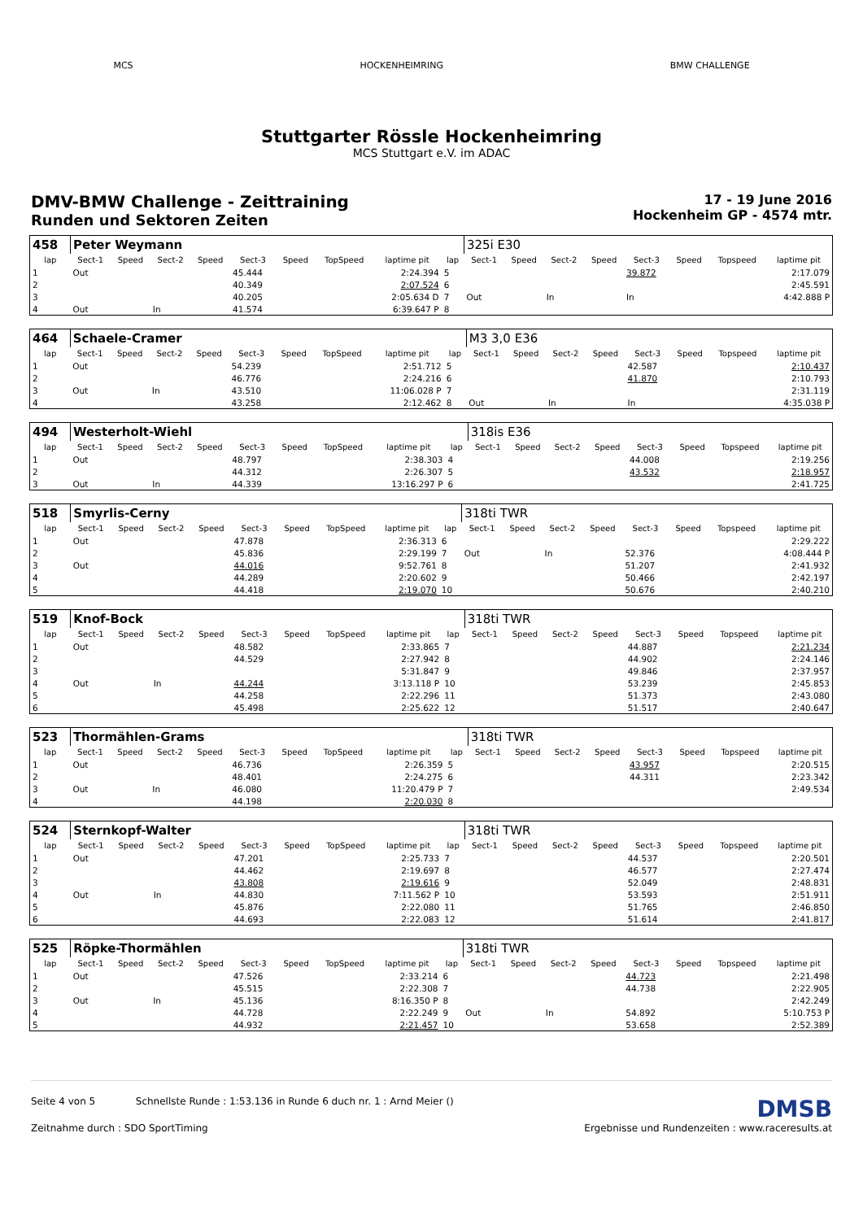MCS HOCKENHEIMRING BMW CHALLENGE
Stuttgarter Rössle Hockenheimring
MCS Stuttgart e.V. im ADAC
DMV-BMW Challenge - Zeittraining
Runden und Sektoren Zeiten
17 - 19 June 2016
Hockenheim GP - 4574 mtr.
| 458 | Peter Weymann | | | | | | | | | 325i E30 | | | | | | | |
| lap | Sect-1 | Speed | Sect-2 | Speed | Sect-3 | Speed | TopSpeed | laptime pit | lap | Sect-1 | Speed | Sect-2 | Speed | Sect-3 | Speed | Topspeed | laptime pit |
| 1 | Out | | | | 45.444 | | | 2:24.394 | 5 | | | | | 39.872 | | | 2:17.079 |
| 2 | | | | | 40.349 | | | 2:07.524 | 6 | | | | | | | | 2:45.591 |
| 3 | | | | | 40.205 | | | 2:05.634 D | 7 | Out | | In | | In | | | 4:42.888 P |
| 4 | Out | | In | | 41.574 | | | 6:39.647 P | 8 | | | | | | | | |
| 464 | Schaele-Cramer | | | | | | | | | M3 3,0 E36 | | | | | | | |
| lap | Sect-1 | Speed | Sect-2 | Speed | Sect-3 | Speed | TopSpeed | laptime pit | lap | Sect-1 | Speed | Sect-2 | Speed | Sect-3 | Speed | Topspeed | laptime pit |
| 1 | Out | | | | 54.239 | | | 2:51.712 | 5 | | | | | 42.587 | | | 2:10.437 |
| 2 | | | | | 46.776 | | | 2:24.216 | 6 | | | | | 41.870 | | | 2:10.793 |
| 3 | Out | | In | | 43.510 | | | 11:06.028 P | 7 | | | | | | | | 2:31.119 |
| 4 | | | | | 43.258 | | | 2:12.462 | 8 | Out | | In | | In | | | 4:35.038 P |
| 494 | Westerholt-Wiehl | | | | | | | | | 318is E36 | | | | | | | |
| lap | Sect-1 | Speed | Sect-2 | Speed | Sect-3 | Speed | TopSpeed | laptime pit | lap | Sect-1 | Speed | Sect-2 | Speed | Sect-3 | Speed | Topspeed | laptime pit |
| 1 | Out | | | | 48.797 | | | 2:38.303 | 4 | | | | | 44.008 | | | 2:19.256 |
| 2 | | | | | 44.312 | | | 2:26.307 | 5 | | | | | 43.532 | | | 2:18.957 |
| 3 | Out | | In | | 44.339 | | | 13:16.297 P | 6 | | | | | | | | 2:41.725 |
| 518 | Smyrlis-Cerny | | | | | | | | | 318ti TWR | | | | | | | |
| lap | Sect-1 | Speed | Sect-2 | Speed | Sect-3 | Speed | TopSpeed | laptime pit | lap | Sect-1 | Speed | Sect-2 | Speed | Sect-3 | Speed | Topspeed | laptime pit |
| 1 | Out | | | | 47.878 | | | 2:36.313 | 6 | | | | | | | | 2:29.222 |
| 2 | | | | | 45.836 | | | 2:29.199 | 7 | Out | | In | | 52.376 | | | 4:08.444 P |
| 3 | Out | | | | 44.016 | | | 9:52.761 | 8 | | | | | 51.207 | | | 2:41.932 |
| 4 | | | | | 44.289 | | | 2:20.602 | 9 | | | | | 50.466 | | | 2:42.197 |
| 5 | | | | | 44.418 | | | 2:19.070 | 10 | | | | | 50.676 | | | 2:40.210 |
| 519 | Knof-Bock | | | | | | | | | 318ti TWR | | | | | | | |
| lap | Sect-1 | Speed | Sect-2 | Speed | Sect-3 | Speed | TopSpeed | laptime pit | lap | Sect-1 | Speed | Sect-2 | Speed | Sect-3 | Speed | Topspeed | laptime pit |
| 1 | Out | | | | 48.582 | | | 2:33.865 | 7 | | | | | 44.887 | | | 2:21.234 |
| 2 | | | | | 44.529 | | | 2:27.942 | 8 | | | | | 44.902 | | | 2:24.146 |
| 3 | | | | | | | | 5:31.847 | 9 | | | | | 49.846 | | | 2:37.957 |
| 4 | Out | | In | | 44.244 | | | 3:13.118 P | 10 | | | | | 53.239 | | | 2:45.853 |
| 5 | | | | | 44.258 | | | 2:22.296 | 11 | | | | | 51.373 | | | 2:43.080 |
| 6 | | | | | 45.498 | | | 2:25.622 | 12 | | | | | 51.517 | | | 2:40.647 |
| 523 | Thormählen-Grams | | | | | | | | | 318ti TWR | | | | | | | |
| lap | Sect-1 | Speed | Sect-2 | Speed | Sect-3 | Speed | TopSpeed | laptime pit | lap | Sect-1 | Speed | Sect-2 | Speed | Sect-3 | Speed | Topspeed | laptime pit |
| 1 | Out | | | | 46.736 | | | 2:26.359 | 5 | | | | | 43.957 | | | 2:20.515 |
| 2 | | | | | 48.401 | | | 2:24.275 | 6 | | | | | 44.311 | | | 2:23.342 |
| 3 | Out | | In | | 46.080 | | | 11:20.479 P | 7 | | | | | | | | 2:49.534 |
| 4 | | | | | 44.198 | | | 2:20.030 | 8 | | | | | | | | |
| 524 | Sternkopf-Walter | | | | | | | | | 318ti TWR | | | | | | | |
| lap | Sect-1 | Speed | Sect-2 | Speed | Sect-3 | Speed | TopSpeed | laptime pit | lap | Sect-1 | Speed | Sect-2 | Speed | Sect-3 | Speed | Topspeed | laptime pit |
| 1 | Out | | | | 47.201 | | | 2:25.733 | 7 | | | | | 44.537 | | | 2:20.501 |
| 2 | | | | | 44.462 | | | 2:19.697 | 8 | | | | | 46.577 | | | 2:27.474 |
| 3 | | | | | 43.808 | | | 2:19.616 | 9 | | | | | 52.049 | | | 2:48.831 |
| 4 | Out | | In | | 44.830 | | | 7:11.562 P | 10 | | | | | 53.593 | | | 2:51.911 |
| 5 | | | | | 45.876 | | | 2:22.080 | 11 | | | | | 51.765 | | | 2:46.850 |
| 6 | | | | | 44.693 | | | 2:22.083 | 12 | | | | | 51.614 | | | 2:41.817 |
| 525 | Röpke-Thormählen | | | | | | | | | 318ti TWR | | | | | | | |
| lap | Sect-1 | Speed | Sect-2 | Speed | Sect-3 | Speed | TopSpeed | laptime pit | lap | Sect-1 | Speed | Sect-2 | Speed | Sect-3 | Speed | Topspeed | laptime pit |
| 1 | Out | | | | 47.526 | | | 2:33.214 | 6 | | | | | 44.723 | | | 2:21.498 |
| 2 | | | | | 45.515 | | | 2:22.308 | 7 | | | | | 44.738 | | | 2:22.905 |
| 3 | Out | | In | | 45.136 | | | 8:16.350 P | 8 | | | | | | | | 2:42.249 |
| 4 | | | | | 44.728 | | | 2:22.249 | 9 | Out | | In | | 54.892 | | | 5:10.753 P |
| 5 | | | | | 44.932 | | | 2:21.457 | 10 | | | | | 53.658 | | | 2:52.389 |
Seite 4 von 5 Schnellste Runde : 1:53.136 in Runde 6 duch nr. 1 : Arnd Meier ()
DMSB
Zeitnahme durch : SDO SportTiming
Ergebnisse und Rundenzeiten : www.raceresults.at